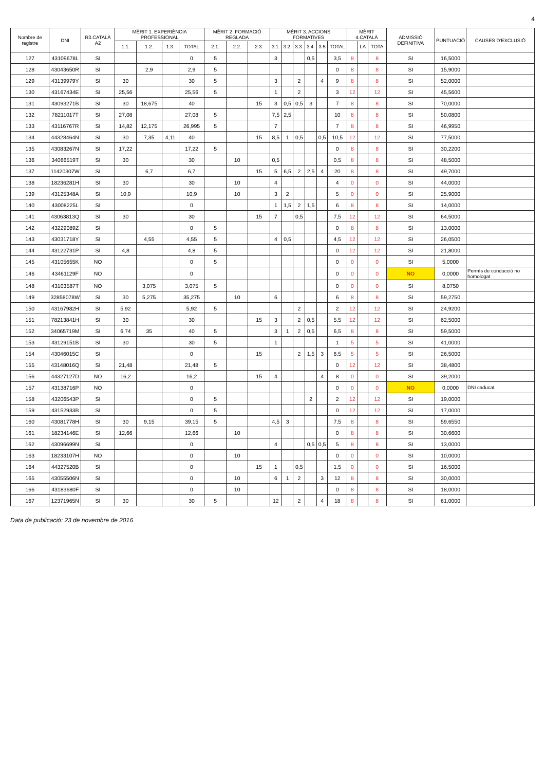4
| Nombre de registre | DNI | R3.CATALÀ A2 | MÈRIT 1. EXPERIÈNCIA PROFESSIONAL | | | | MÈRIT 2. FORMACIÓ REGLADA | | | MÈRIT 3. ACCIONS FORMATIVES | | | | | | MÈRIT 4.CATALÀ | | | ADMISSIÓ DEFINITIVA | PUNTUACIÓ | CAUSES D'EXCLUSIÓ |
| --- | --- | --- | --- | --- | --- | --- | --- | --- | --- | --- | --- | --- | --- | --- | --- | --- | --- | --- | --- | --- | --- |
| | | | 1.1. | 1.2. | 1.3. | TOTAL | 2.1. | 2.2. | 2.3. | 3.1. | 3.2. | 3.3. | 3.4. | 3.5 | TOTAL | | LA | TOTA | | | |
| 127 | 43109678L | SI | | | | 0 | 5 | | | 3 | | | 0,5 | | 3,5 | 8 | | 8 | SI | 16,5000 | |
| 128 | 43043650R | SI | | 2,9 | | 2,9 | 5 | | | | | | | | 0 | 8 | | 8 | SI | 15,9000 | |
| 129 | 43139979Y | SI | 30 | | | 30 | 5 | | | 3 | | 2 | | 4 | 9 | 8 | | 8 | SI | 52,0000 | |
| 130 | 43167434E | SI | 25,56 | | | 25,56 | 5 | | | 1 | | 2 | | | 3 | 12 | | 12 | SI | 45,5600 | |
| 131 | 43093271B | SI | 30 | 18,675 | | 40 | | | 15 | 3 | 0,5 | 0,5 | 3 | | 7 | 8 | | 8 | SI | 70,0000 | |
| 132 | 78211017T | SI | 27,08 | | | 27,08 | 5 | | | 7,5 | 2,5 | | | | 10 | 8 | | 8 | SI | 50,0800 | |
| 133 | 43116767R | SI | 14,82 | 12,175 | | 26,995 | 5 | | | 7 | | | | | 7 | 8 | | 8 | SI | 46,9950 | |
| 134 | 44328464N | SI | 30 | 7,35 | 4,11 | 40 | | | 15 | 8,5 | 1 | 0,5 | | 0,5 | 10,5 | 12 | | 12 | SI | 77,5000 | |
| 135 | 43083267N | SI | 17,22 | | | 17,22 | 5 | | | | | | | | 0 | 8 | | 8 | SI | 30,2200 | |
| 136 | 34066519T | SI | 30 | | | 30 | | 10 | | 0,5 | | | | | 0,5 | 8 | | 8 | SI | 48,5000 | |
| 137 | 11420307W | SI | | 6,7 | | 6,7 | | | 15 | 5 | 6,5 | 2 | 2,5 | 4 | 20 | 8 | | 8 | SI | 49,7000 | |
| 138 | 18236281H | SI | 30 | | | 30 | | 10 | | 4 | | | | | 4 | 0 | | 0 | SI | 44,0000 | |
| 139 | 43125348A | SI | 10,9 | | | 10,9 | | 10 | | 3 | 2 | | | | 5 | 0 | | 0 | SI | 25,9000 | |
| 140 | 43008225L | SI | | | | 0 | | | | 1 | 1,5 | 2 | 1,5 | | 6 | 8 | | 8 | SI | 14,0000 | |
| 141 | 43063813Q | SI | 30 | | | 30 | | | 15 | 7 | | 0,5 | | | 7,5 | 12 | | 12 | SI | 64,5000 | |
| 142 | 43229089Z | SI | | | | 0 | 5 | | | | | | | | 0 | 8 | | 8 | SI | 13,0000 | |
| 143 | 43031718Y | SI | | 4,55 | | 4,55 | 5 | | | 4 | 0,5 | | | | 4,5 | 12 | | 12 | SI | 26,0500 | |
| 144 | 43122731P | SI | 4,8 | | | 4,8 | 5 | | | | | | | | 0 | 12 | | 12 | SI | 21,8000 | |
| 145 | 43105655K | NO | | | | 0 | 5 | | | | | | | | 0 | 0 | | 0 | SI | 5,0000 | |
| 146 | 43461129F | NO | | | | 0 | | | | | | | | | 0 | 0 | | 0 | NO | 0,0000 | Permís de conducció no homologat |
| 148 | 43103587T | NO | | 3,075 | | 3,075 | 5 | | | | | | | | 0 | 0 | | 0 | SI | 8,0750 | |
| 149 | 32858078W | SI | 30 | 5,275 | | 35,275 | | 10 | | 6 | | | | | 6 | 8 | | 8 | SI | 59,2750 | |
| 150 | 43167982H | SI | 5,92 | | | 5,92 | 5 | | | | | 2 | | | 2 | 12 | | 12 | SI | 24,9200 | |
| 151 | 78213841H | SI | 30 | | | 30 | | | 15 | 3 | | 2 | 0,5 | | 5,5 | 12 | | 12 | SI | 62,5000 | |
| 152 | 34065719M | SI | 6,74 | 35 | | 40 | 5 | | | 3 | 1 | 2 | 0,5 | | 6,5 | 8 | | 8 | SI | 59,5000 | |
| 153 | 43129151B | SI | 30 | | | 30 | 5 | | | 1 | | | | | 1 | 5 | | 5 | SI | 41,0000 | |
| 154 | 43046015C | SI | | | | 0 | | | 15 | | | 2 | 1,5 | 3 | 6,5 | 5 | | 5 | SI | 26,5000 | |
| 155 | 43148016Q | SI | 21,48 | | | 21,48 | 5 | | | | | | | | 0 | 12 | | 12 | SI | 38,4800 | |
| 156 | 44327127D | NO | 16,2 | | | 16,2 | | | 15 | 4 | | | | 4 | 8 | 0 | | 0 | SI | 39,2000 | |
| 157 | 43138716P | NO | | | | 0 | | | | | | | | | 0 | 0 | | 0 | NO | 0,0000 | DNI caducat |
| 158 | 43206543P | SI | | | | 0 | 5 | | | | | | 2 | | 2 | 12 | | 12 | SI | 19,0000 | |
| 159 | 43152933B | SI | | | | 0 | 5 | | | | | | | | 0 | 12 | | 12 | SI | 17,0000 | |
| 160 | 43081778H | SI | 30 | 9,15 | | 39,15 | 5 | | | 4,5 | 3 | | | | 7,5 | 8 | | 8 | SI | 59,6550 | |
| 161 | 18234146E | SI | 12,66 | | | 12,66 | | 10 | | | | | | | 0 | 8 | | 8 | SI | 30,6600 | |
| 162 | 43096699N | SI | | | | 0 | | | | 4 | | | 0,5 | 0,5 | 5 | 8 | | 8 | SI | 13,0000 | |
| 163 | 18233107H | NO | | | | 0 | | 10 | | | | | | | 0 | 0 | | 0 | SI | 10,0000 | |
| 164 | 44327520B | SI | | | | 0 | | | 15 | 1 | | 0,5 | | | 1,5 | 0 | | 0 | SI | 16,5000 | |
| 165 | 43055506N | SI | | | | 0 | | 10 | | 6 | 1 | 2 | | 3 | 12 | 8 | | 8 | SI | 30,0000 | |
| 166 | 43183680F | SI | | | | 0 | | 10 | | | | | | | 0 | 8 | | 8 | SI | 18,0000 | |
| 167 | 12371965N | SI | 30 | | | 30 | 5 | | | 12 | | 2 | | 4 | 18 | 8 | | 8 | SI | 61,0000 | |
Data de publicació: 23 de novembre de 2016